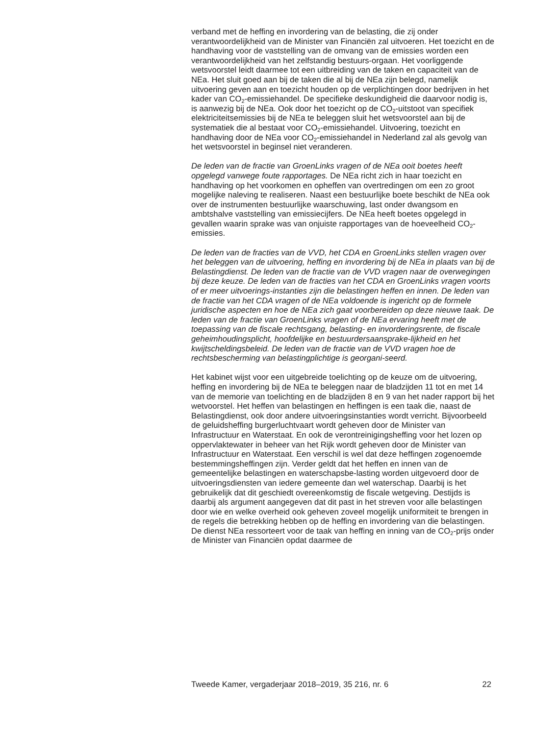verband met de heffing en invordering van de belasting, die zij onder verantwoordelijkheid van de Minister van Financiën zal uitvoeren. Het toezicht en de handhaving voor de vaststelling van de omvang van de emissies worden een verantwoordelijkheid van het zelfstandig bestuurs-orgaan. Het voorliggende wetsvoorstel leidt daarmee tot een uitbreiding van de taken en capaciteit van de NEa. Het sluit goed aan bij de taken die al bij de NEa zijn belegd, namelijk uitvoering geven aan en toezicht houden op de verplichtingen door bedrijven in het kader van CO<sub>2</sub>-emissiehandel. De specifieke deskundigheid die daarvoor nodig is, is aanwezig bij de NEa. Ook door het toezicht op de CO<sub>2</sub>-uitstoot van specifiek elektriciteitsemissies bij de NEa te beleggen sluit het wetsvoorstel aan bij de systematiek die al bestaat voor CO<sub>2</sub>-emissiehandel. Uitvoering, toezicht en handhaving door de NEa voor CO<sub>2</sub>-emissiehandel in Nederland zal als gevolg van het wetsvoorstel in beginsel niet veranderen.
De leden van de fractie van GroenLinks vragen of de NEa ooit boetes heeft opgelegd vanwege foute rapportages. De NEa richt zich in haar toezicht en handhaving op het voorkomen en opheffen van overtredingen om een zo groot mogelijke naleving te realiseren. Naast een bestuurlijke boete beschikt de NEa ook over de instrumenten bestuurlijke waarschuwing, last onder dwangsom en ambtshalve vaststelling van emissiecijfers. De NEa heeft boetes opgelegd in gevallen waarin sprake was van onjuiste rapportages van de hoeveelheid CO<sub>2</sub>-emissies.
De leden van de fracties van de VVD, het CDA en GroenLinks stellen vragen over het beleggen van de uitvoering, heffing en invordering bij de NEa in plaats van bij de Belastingdienst. De leden van de fractie van de VVD vragen naar de overwegingen bij deze keuze. De leden van de fracties van het CDA en GroenLinks vragen voorts of er meer uitvoerings-instanties zijn die belastingen heffen en innen. De leden van de fractie van het CDA vragen of de NEa voldoende is ingericht op de formele juridische aspecten en hoe de NEa zich gaat voorbereiden op deze nieuwe taak. De leden van de fractie van GroenLinks vragen of de NEa ervaring heeft met de toepassing van de fiscale rechtsgang, belasting- en invorderingsrente, de fiscale geheimhoudingsplicht, hoofdelijke en bestuurdersaansprake-lijkheid en het kwijtscheldingsbeleid. De leden van de fractie van de VVD vragen hoe de rechtsbescherming van belastingplichtige is georgani-seerd.
Het kabinet wijst voor een uitgebreide toelichting op de keuze om de uitvoering, heffing en invordering bij de NEa te beleggen naar de bladzijden 11 tot en met 14 van de memorie van toelichting en de bladzijden 8 en 9 van het nader rapport bij het wetvoorstel. Het heffen van belastingen en heffingen is een taak die, naast de Belastingdienst, ook door andere uitvoeringsinstanties wordt verricht. Bijvoorbeeld de geluidsheffing burgerluchtvaart wordt geheven door de Minister van Infrastructuur en Waterstaat. En ook de verontreinigingsheffing voor het lozen op oppervlaktewater in beheer van het Rijk wordt geheven door de Minister van Infrastructuur en Waterstaat. Een verschil is wel dat deze heffingen zogenoemde bestemmingsheffingen zijn. Verder geldt dat het heffen en innen van de gemeentelijke belastingen en waterschapsbe-lasting worden uitgevoerd door de uitvoeringsdiensten van iedere gemeente dan wel waterschap. Daarbij is het gebruikelijk dat dit geschiedt overeenkomstig de fiscale wetgeving. Destijds is daarbij als argument aangegeven dat dit past in het streven voor alle belastingen door wie en welke overheid ook geheven zoveel mogelijk uniformiteit te brengen in de regels die betrekking hebben op de heffing en invordering van die belastingen. De dienst NEa ressorteert voor de taak van heffing en inning van de CO<sub>2</sub>-prijs onder de Minister van Financiën opdat daarmee de
Tweede Kamer, vergaderjaar 2018–2019, 35 216, nr. 6 22